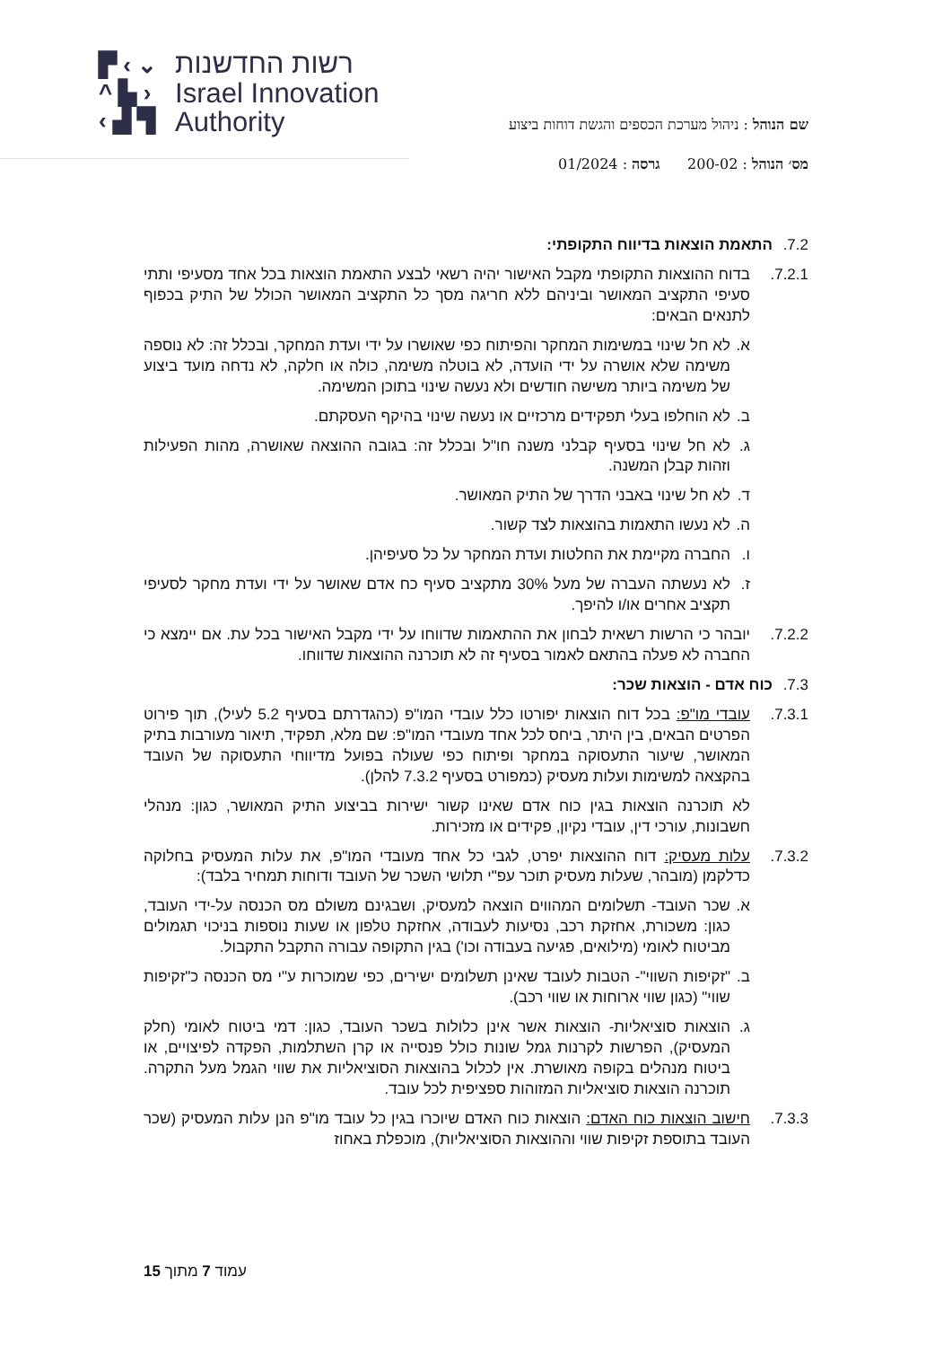▛ ‹ ⌄
^ ▙ ›
‹ ▟ ▜
רשות החדשנות
Israel Innovation
Authority
שם הנוהל : ניהול מערכת הכספים והגשת דוחות ביצוע
מס׳ הנוהל : 200-02 גרסה : 01/2024
7.2. התאמת הוצאות בדיווח התקופתי:
7.2.1. בדוח ההוצאות התקופתי מקבל האישור יהיה רשאי לבצע התאמת הוצאות בכל אחד מסעיפי ותתי סעיפי התקציב המאושר וביניהם ללא חריגה מסך כל התקציב המאושר הכולל של התיק בכפוף לתנאים הבאים:
א. לא חל שינוי במשימות המחקר והפיתוח כפי שאושרו על ידי ועדת המחקר, ובכלל זה: לא נוספה משימה שלא אושרה על ידי הועדה, לא בוטלה משימה, כולה או חלקה, לא נדחה מועד ביצוע של משימה ביותר משישה חודשים ולא נעשה שינוי בתוכן המשימה.
ב. לא הוחלפו בעלי תפקידים מרכזיים או נעשה שינוי בהיקף העסקתם.
ג. לא חל שינוי בסעיף קבלני משנה חו"ל ובכלל זה: בגובה ההוצאה שאושרה, מהות הפעילות וזהות קבלן המשנה.
ד. לא חל שינוי באבני הדרך של התיק המאושר.
ה. לא נעשו התאמות בהוצאות לצד קשור.
ו. החברה מקיימת את החלטות ועדת המחקר על כל סעיפיהן.
ז. לא נעשתה העברה של מעל 30% מתקציב סעיף כח אדם שאושר על ידי ועדת מחקר לסעיפי תקציב אחרים או/ו להיפך.
7.2.2. יובהר כי הרשות רשאית לבחון את ההתאמות שדווחו על ידי מקבל האישור בכל עת. אם יימצא כי החברה לא פעלה בהתאם לאמור בסעיף זה לא תוכרנה ההוצאות שדווחו.
7.3. כוח אדם - הוצאות שכר:
7.3.1. עובדי מו"פ: בכל דוח הוצאות יפורטו כלל עובדי המו"פ (כהגדרתם בסעיף 5.2 לעיל), תוך פירוט הפרטים הבאים, בין היתר, ביחס לכל אחד מעובדי המו"פ: שם מלא, תפקיד, תיאור מעורבות בתיק המאושר, שיעור התעסוקה במחקר ופיתוח כפי שעולה בפועל מדיווחי התעסוקה של העובד בהקצאה למשימות ועלות מעסיק (כמפורט בסעיף 7.3.2 להלן).
לא תוכרנה הוצאות בגין כוח אדם שאינו קשור ישירות בביצוע התיק המאושר, כגון: מנהלי חשבונות, עורכי דין, עובדי נקיון, פקידים או מזכירות.
7.3.2. עלות מעסיק: דוח ההוצאות יפרט, לגבי כל אחד מעובדי המו"פ, את עלות המעסיק בחלוקה כדלקמן (מובהר, שעלות מעסיק תוכר עפ"י תלושי השכר של העובד ודוחות תמחיר בלבד):
א. שכר העובד- תשלומים המהווים הוצאה למעסיק, ושבגינם משולם מס הכנסה על-ידי העובד, כגון: משכורת, אחזקת רכב, נסיעות לעבודה, אחזקת טלפון או שעות נוספות בניכוי תגמולים מביטוח לאומי (מילואים, פגיעה בעבודה וכו') בגין התקופה עבורה התקבל התקבול.
ב. "זקיפות השווי"- הטבות לעובד שאינן תשלומים ישירים, כפי שמוכרות ע"י מס הכנסה כ"זקיפות שווי" (כגון שווי ארוחות או שווי רכב).
ג. הוצאות סוציאליות- הוצאות אשר אינן כלולות בשכר העובד, כגון: דמי ביטוח לאומי (חלק המעסיק), הפרשות לקרנות גמל שונות כולל פנסייה או קרן השתלמות, הפקדה לפיצויים, או ביטוח מנהלים בקופה מאושרת. אין לכלול בהוצאות הסוציאליות את שווי הגמל מעל התקרה. תוכרנה הוצאות סוציאליות המזוהות ספציפית לכל עובד.
7.3.3. חישוב הוצאות כוח האדם: הוצאות כוח האדם שיוכרו בגין כל עובד מו"פ הנן עלות המעסיק (שכר העובד בתוספת זקיפות שווי וההוצאות הסוציאליות), מוכפלת באחוז
עמוד 7 מתוך 15